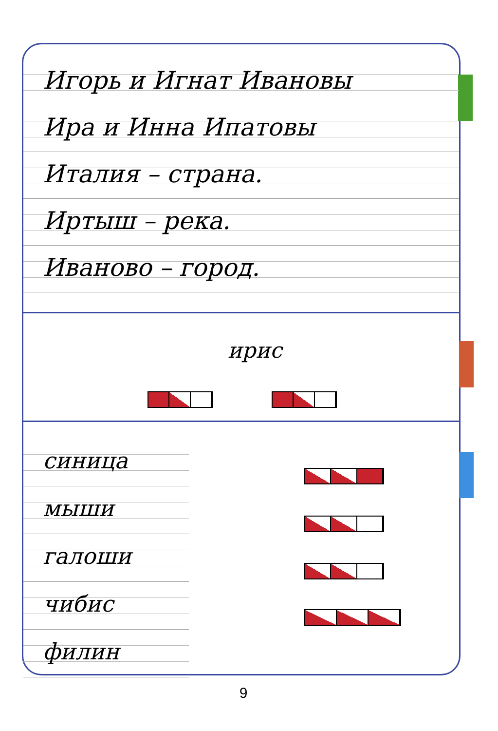Игорь и Игнат Ивановы
Ира и Инна Ипатовы
Италия – страна.
Иртыш – река.
Иваново – город.
ирис
синица
мыши
галоши
чибис
филин
9